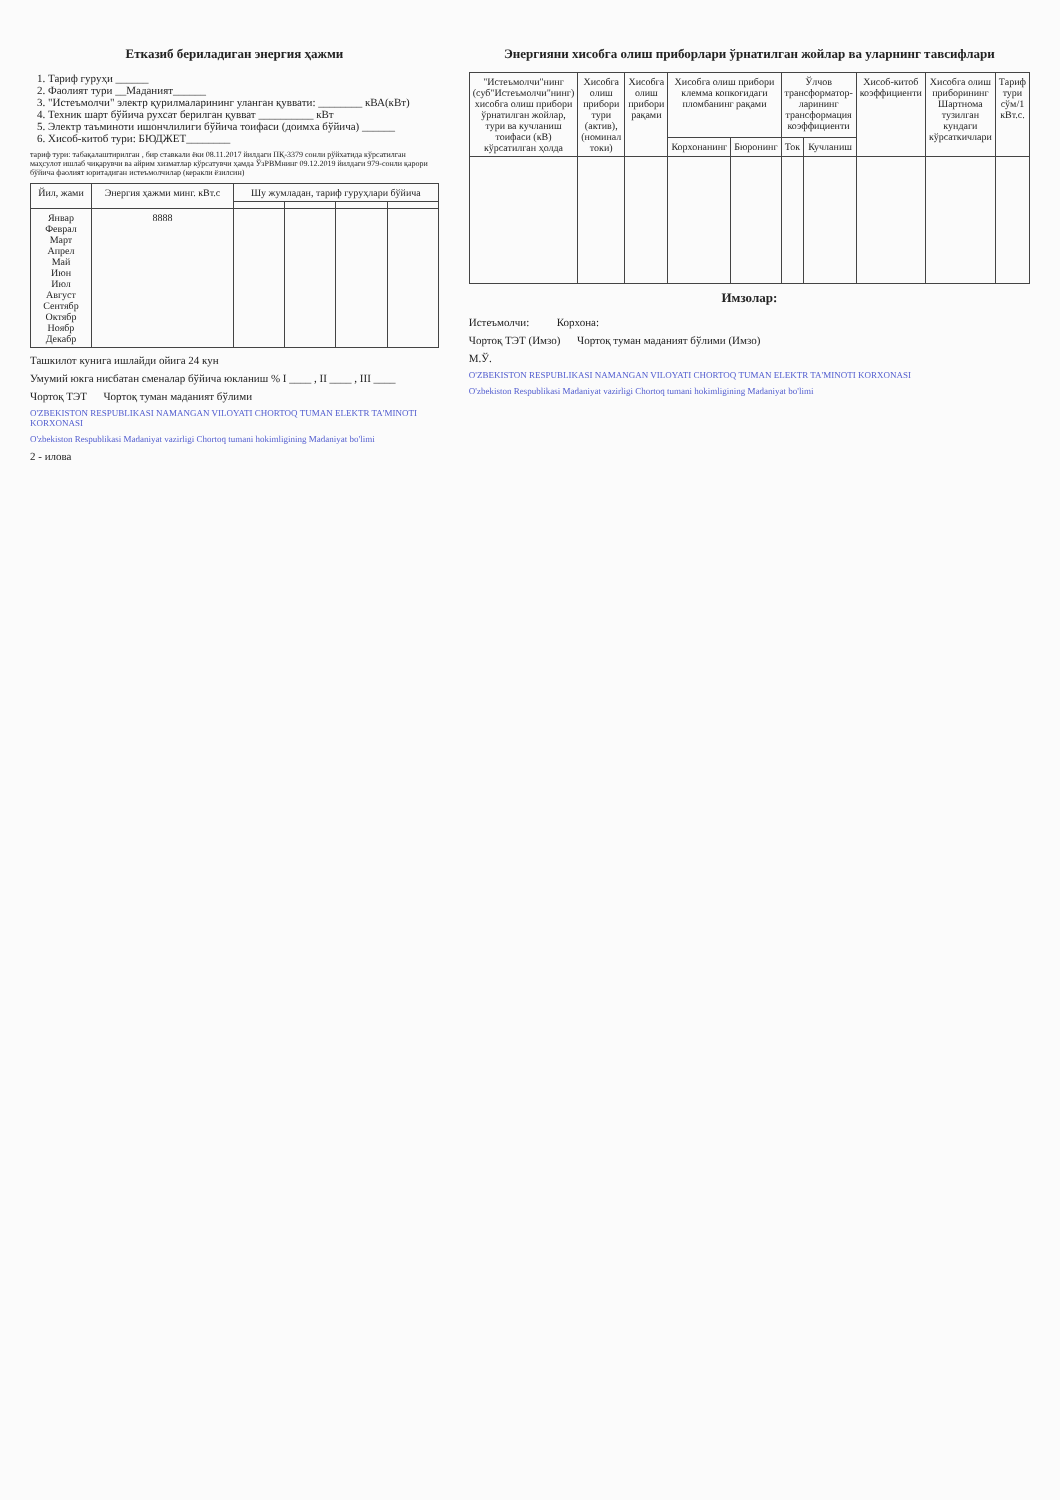Етказиб бериладиган энергия ҳажми
1. Тариф гуруҳи ______
2. Фаолият тури __Маданият______
3. "Истеъмолчи" электр қурилмаларининг уланган қуввати: ________ кВА(кВт)
4. Техник шарт бўйича рухсат берилган қувват __________ кВт
5. Электр таъминоти ишончлилиги бўйича тоифаси (доимха бўйича) ______
6. Хисоб-китоб тури: БЮДЖЕТ________
тариф тури: табақалаштирилган , бир ставкали ёки 08.11.2017 йилдаги ПҚ-3379 сонли рўйхатида кўрсатилган маҳсулот ишлаб чиқарувчи ва айрим хизматлар кўрсатувчи ҳамда ЎзРВМнинг 09.12.2019 йилдаги 979-сонли қарори бўйича фаолият юритадиган истеъмолчилар (керакли ёзилсин)
| Йил, жами | Энергия ҳажми минг. кВт.с | Шу жумладан, тариф гуруҳлари бўйича | | | |
| --- | --- | --- | --- | --- | --- |
| Январ Феврал Март Апрел Май Июн Июл Август Сентябр Октябр Ноябр Декабр | 8888 | | | | |
Ташкилот кунига ишлайди ойига 24 кун
Умумий юкга нисбатан сменалар бўйича юкланиш % I ____ , II ____ , III ____
Чортоқ ТЭТ Чортоқ туман маданият бўлими
O'ZBEKISTON RESPUBLIKASI NAMANGAN VILOYATI CHORTOQ TUMAN ELEKTR TA'MINOTI KORXONASI
O'zbekiston Respublikasi Madaniyat vazirligi Chortoq tumani hokimligining Madaniyat bo'limi
2 - илова
Энергияни хисобга олиш приборлари ўрнатилган жойлар ва уларнинг тавсифлари
| "Истеъмолчи"нинг (суб"Истеъмолчи"нинг) хисобга олиш прибори ўрнатилган жойлар, тури ва кучланиш тоифаси (кВ) кўрсатилган ҳолда | Хисобга олиш прибори тури (актив), (номинал токи) | Хисобга олиш прибори рақами | Хисобга олиш прибори клемма копкоғидаги пломбанинг рақами | | Ўлчов трансформатор-ларининг трансформация коэффициенти | | Хисоб-китоб коэффициенти | Хисобга олиш приборининг Шартнома тузилган кундаги кўрсаткичлари | Тариф тури сўм/1 кВт.с. |
| --- | --- | --- | --- | --- | --- | --- | --- | --- | --- |
| | | | Корхонанинг | Бюронинг | Ток | Кучланиш | | | |
Имзолар:
Истеъмолчи: Корхона:
Чортоқ ТЭТ (Имзо) Чортоқ туман маданият бўлими (Имзо)
М.Ў.
O'ZBEKISTON RESPUBLIKASI NAMANGAN VILOYATI CHORTOQ TUMAN ELEKTR TA'MINOTI KORXONASI
O'zbekiston Respublikasi Madaniyat vazirligi Chortoq tumani hokimligining Madaniyat bo'limi